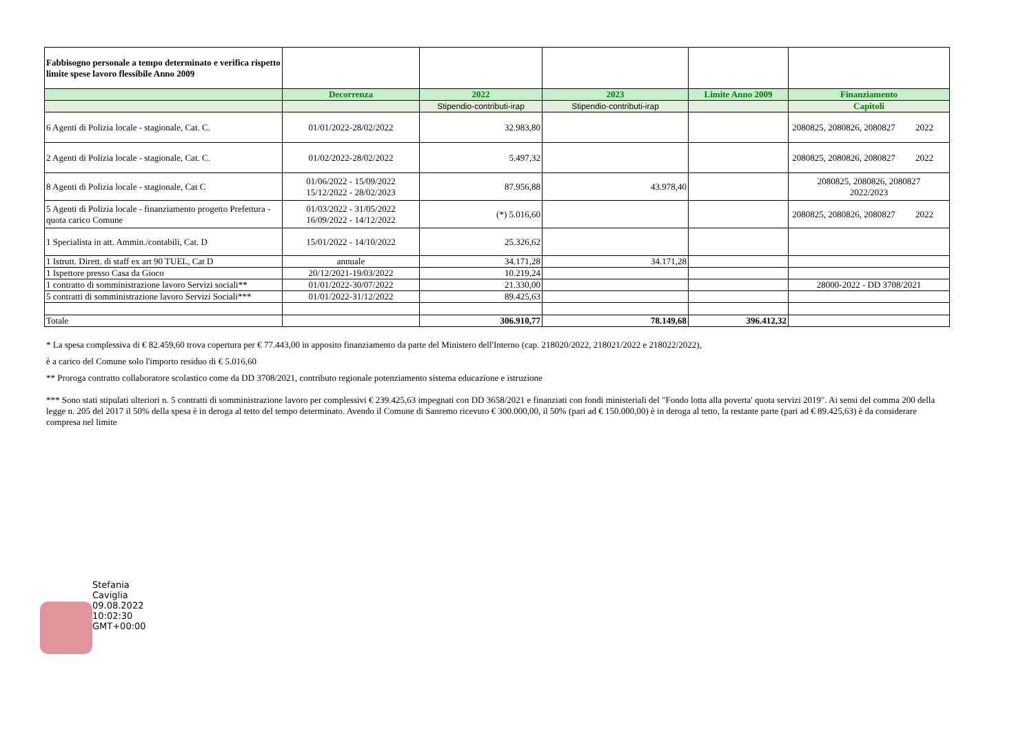| Fabbisogno personale a tempo determinato e verifica rispetto limite spese lavoro flessibile Anno 2009 | | | | | |
| | Decorrenza | 2022 | 2023 | Limite Anno 2009 | Finanziamento |
| | | Stipendio-contributi-irap | Stipendio-contributi-irap | | Capitoli |
| 6 Agenti di Polizia locale - stagionale, Cat. C. | 01/01/2022-28/02/2022 | 32.983,80 | | | 2080825, 2080826, 2080827 2022 |
| 2 Agenti di Polizia locale - stagionale, Cat. C. | 01/02/2022-28/02/2022 | 5.497,32 | | | 2080825, 2080826, 2080827 2022 |
| 8 Agenti di Polizia locale - stagionale, Cat C | 01/06/2022 - 15/09/2022 15/12/2022 - 28/02/2023 | 87.956,88 | 43.978,40 | | 2080825, 2080826, 2080827 2022/2023 |
| 5 Agenti di Polizia locale - finanziamento progetto Prefettura - quota carico Comune | 01/03/2022 - 31/05/2022 16/09/2022 - 14/12/2022 | (*) 5.016,60 | | | 2080825, 2080826, 2080827 2022 |
| 1 Specialista in att. Ammin./contabili, Cat. D | 15/01/2022 - 14/10/2022 | 25.326,62 | | | |
| 1 Istrutt. Dirett. di staff ex art 90 TUEL, Cat D | annuale | 34.171,28 | 34.171,28 | | |
| 1 Ispettore presso Casa da Gioco | 20/12/2021-19/03/2022 | 10.219,24 | | | |
| 1 contratto di somministrazione lavoro Servizi sociali** | 01/01/2022-30/07/2022 | 21.330,00 | | | 28000-2022 - DD 3708/2021 |
| 5 contratti di somministrazione lavoro Servizi Sociali*** | 01/01/2022-31/12/2022 | 89.425,63 | | | |
| Totale | | 306.910,77 | 78.149,68 | 396.412,32 | |
* La spesa complessiva di € 82.459,60 trova copertura per € 77.443,00 in apposito finanziamento da parte del Ministero dell'Interno (cap. 218020/2022, 218021/2022 e 218022/2022),
è a carico del Comune solo l'importo residuo di € 5.016,60
** Proroga contratto collaboratore scolastico come da DD 3708/2021, contributo regionale potenziamento sistema educazione e istruzione
*** Sono stati stipulati ulteriori n. 5 contratti di somministrazione lavoro per complessivi € 239.425,63 impegnati con DD 3658/2021 e finanziati con fondi ministeriali del "Fondo lotta alla poverta' quota servizi 2019". Ai sensi del comma 200 della legge n. 205 del 2017 il 50% della spesa è in deroga al tetto del tempo determinato. Avendo il Comune di Sanremo ricevuto € 300.000,00, il 50% (pari ad € 150.000,00) è in deroga al tetto, la restante parte (pari ad € 89.425,63) è da considerare compresa nel limite
Stefania
Caviglia
09.08.2022
10:02:30
GMT+00:00